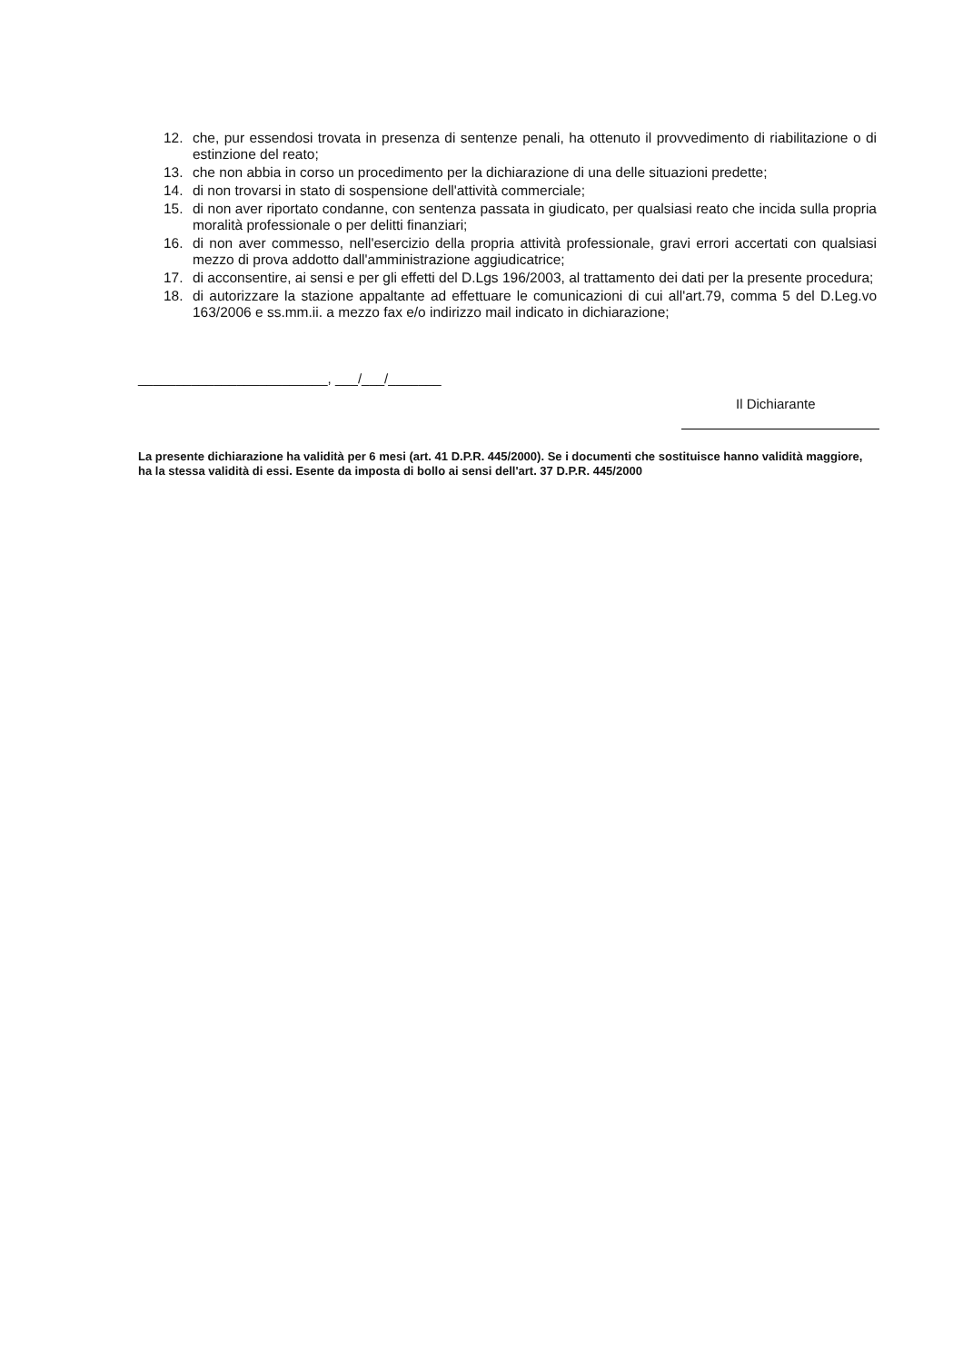12. che, pur essendosi trovata in presenza di sentenze penali, ha ottenuto il provvedimento di riabilitazione o di estinzione del reato;
13. che non abbia in corso un procedimento per la dichiarazione di una delle situazioni predette;
14. di non trovarsi in stato di sospensione dell'attività commerciale;
15. di non aver riportato condanne, con sentenza passata in giudicato, per qualsiasi reato che incida sulla propria moralità professionale o per delitti finanziari;
16. di non aver commesso, nell'esercizio della propria attività professionale, gravi errori accertati con qualsiasi mezzo di prova addotto dall'amministrazione aggiudicatrice;
17. di acconsentire, ai sensi e per gli effetti del D.Lgs 196/2003, al trattamento dei dati per la presente procedura;
18. di autorizzare la stazione appaltante ad effettuare le comunicazioni di cui all'art.79, comma 5 del D.Leg.vo 163/2006 e ss.mm.ii. a mezzo fax e/o indirizzo mail indicato in dichiarazione;
_________________________, ___/___/_______
Il Dichiarante
La presente dichiarazione ha validità per 6 mesi (art. 41 D.P.R. 445/2000). Se i documenti che sostituisce hanno validità maggiore, ha la stessa validità di essi. Esente da imposta di bollo ai sensi dell'art. 37 D.P.R. 445/2000